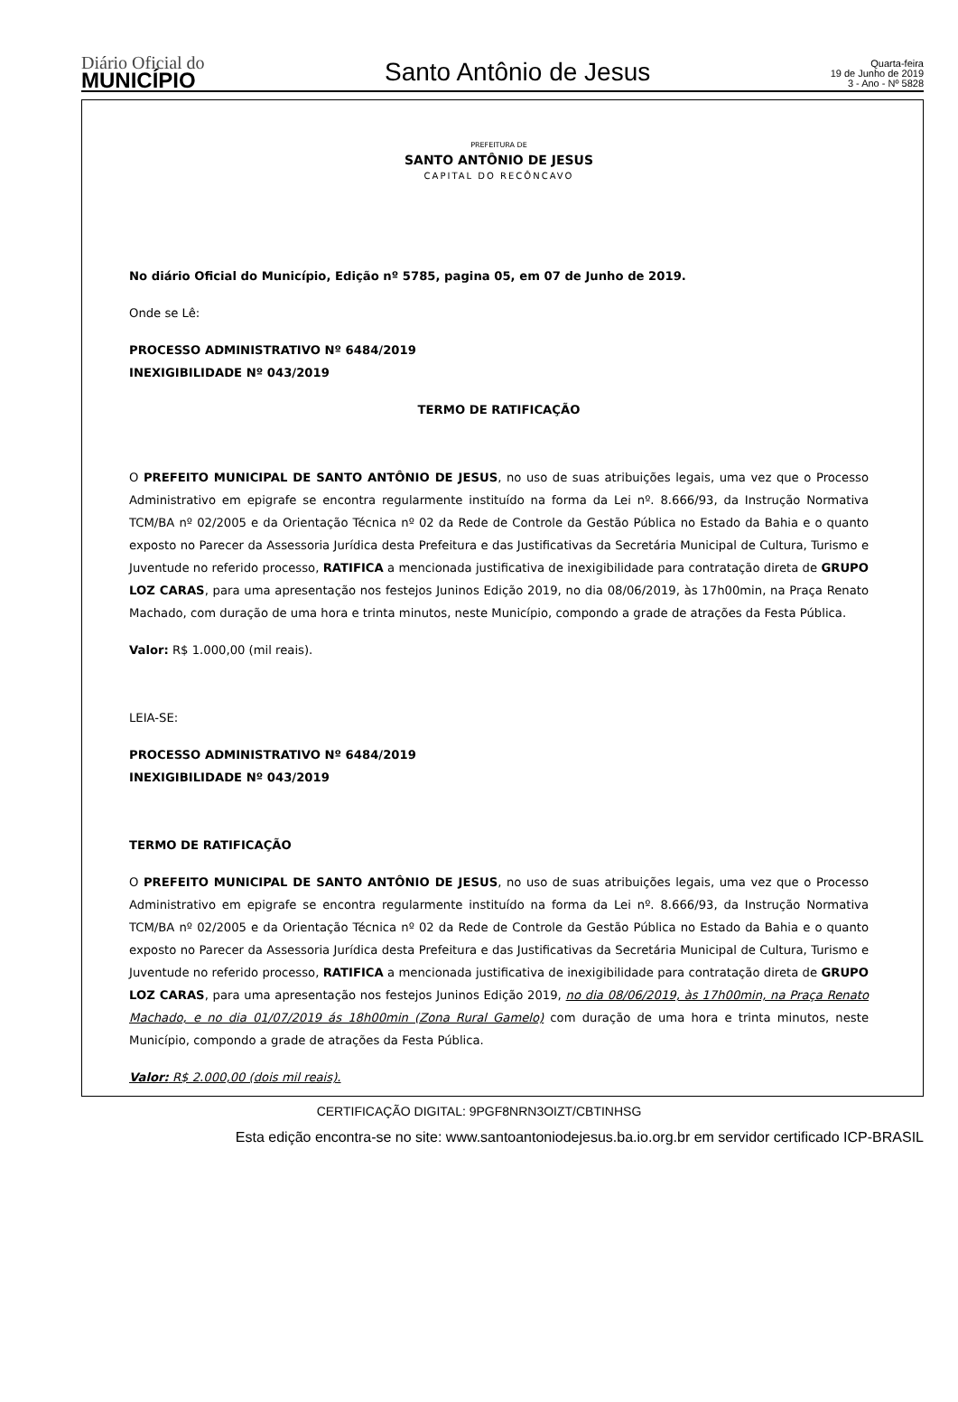Diário Oficial do
MUNICÍPIO
Santo Antônio de Jesus
Quarta-feira
19 de Junho de 2019
3 - Ano - Nº 5828
PREFEITURA DE
SANTO ANTÔNIO DE JESUS
CAPITAL DO RECÔNCAVO
No diário Oficial do Município, Edição nº 5785, pagina 05, em 07 de Junho de 2019.
Onde se Lê:
PROCESSO ADMINISTRATIVO Nº 6484/2019
INEXIGIBILIDADE Nº 043/2019
TERMO DE RATIFICAÇÃO
O PREFEITO MUNICIPAL DE SANTO ANTÔNIO DE JESUS, no uso de suas atribuições legais, uma vez que o Processo Administrativo em epigrafe se encontra regularmente instituído na forma da Lei nº. 8.666/93, da Instrução Normativa TCM/BA nº 02/2005 e da Orientação Técnica nº 02 da Rede de Controle da Gestão Pública no Estado da Bahia e o quanto exposto no Parecer da Assessoria Jurídica desta Prefeitura e das Justificativas da Secretária Municipal de Cultura, Turismo e Juventude no referido processo, RATIFICA a mencionada justificativa de inexigibilidade para contratação direta de GRUPO LOZ CARAS, para uma apresentação nos festejos Juninos Edição 2019, no dia 08/06/2019, às 17h00min, na Praça Renato Machado, com duração de uma hora e trinta minutos, neste Município, compondo a grade de atrações da Festa Pública.
Valor: R$ 1.000,00 (mil reais).
LEIA-SE:
PROCESSO ADMINISTRATIVO Nº 6484/2019
INEXIGIBILIDADE Nº 043/2019
TERMO DE RATIFICAÇÃO
O PREFEITO MUNICIPAL DE SANTO ANTÔNIO DE JESUS, no uso de suas atribuições legais, uma vez que o Processo Administrativo em epigrafe se encontra regularmente instituído na forma da Lei nº. 8.666/93, da Instrução Normativa TCM/BA nº 02/2005 e da Orientação Técnica nº 02 da Rede de Controle da Gestão Pública no Estado da Bahia e o quanto exposto no Parecer da Assessoria Jurídica desta Prefeitura e das Justificativas da Secretária Municipal de Cultura, Turismo e Juventude no referido processo, RATIFICA a mencionada justificativa de inexigibilidade para contratação direta de GRUPO LOZ CARAS, para uma apresentação nos festejos Juninos Edição 2019, no dia 08/06/2019, às 17h00min, na Praça Renato Machado, e no dia 01/07/2019 ás 18h00min (Zona Rural Gamelo) com duração de uma hora e trinta minutos, neste Município, compondo a grade de atrações da Festa Pública.
Valor: R$ 2.000,00 (dois mil reais).
CERTIFICAÇÃO DIGITAL: 9PGF8NRN3OIZT/CBTINHSG
Esta edição encontra-se no site: www.santoantoniodejesus.ba.io.org.br em servidor certificado ICP-BRASIL